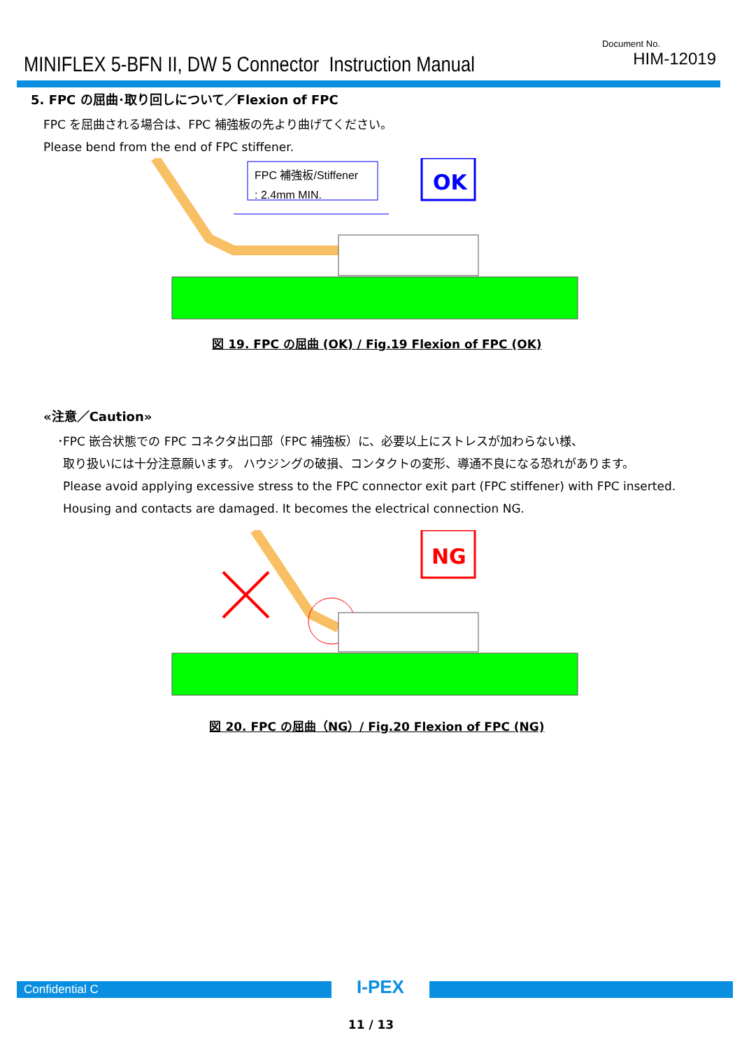MINIFLEX 5-BFN II, DW 5 Connector Instruction Manual
Document No.
HIM-12019
5. FPC の屈曲･取り回しについて／Flexion of FPC
FPC を屈曲される場合は、FPC 補強板の先より曲げてください。
Please bend from the end of FPC stiffener.
FPC 補強板/Stiffener
: 2.4mm MIN.
OK
図 19. FPC の屈曲 (OK) / Fig.19 Flexion of FPC (OK)
«注意／Caution»
･FPC 嵌合状態での FPC コネクタ出口部（FPC 補強板）に、必要以上にストレスが加わらない様、
取り扱いには十分注意願います。 ハウジングの破損、コンタクトの変形、導通不良になる恐れがあります。
Please avoid applying excessive stress to the FPC connector exit part (FPC stiffener) with FPC inserted.
Housing and contacts are damaged. It becomes the electrical connection NG.
NG
図 20. FPC の屈曲（NG）/ Fig.20 Flexion of FPC (NG)
Confidential C
I-PEX
11 / 13